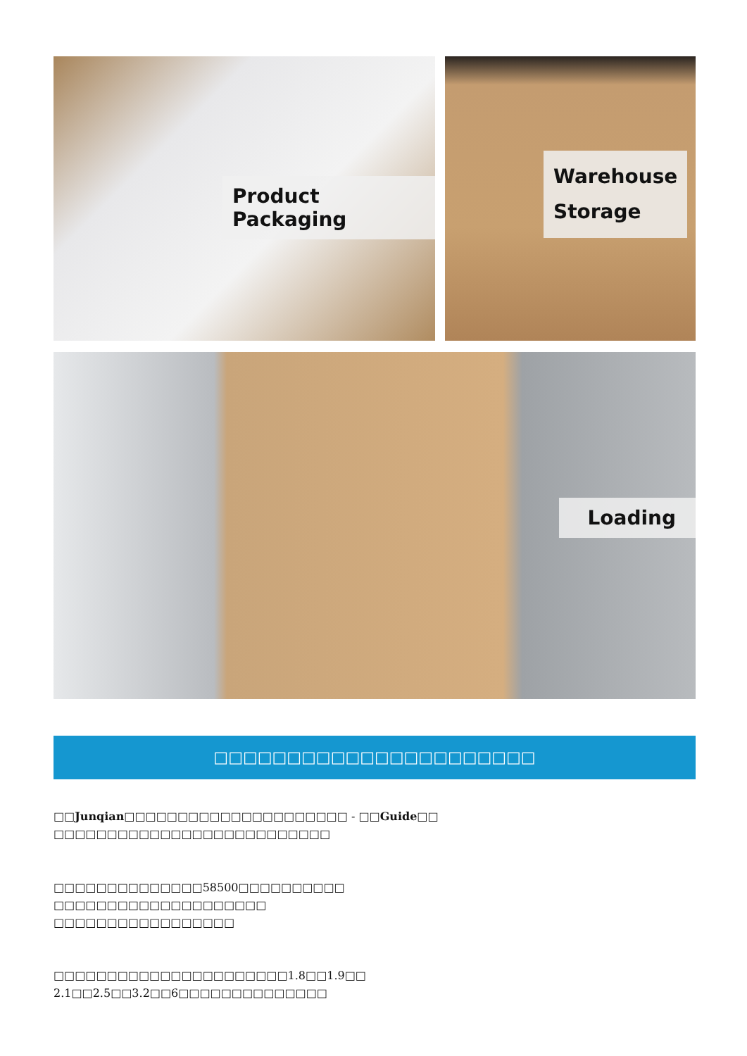Product Packaging
Warehouse
Storage
Loading
□□□□□□□□□□□□□□□□□□□□□□
□□Junqian□□□□□□□□□□□□□□□□□□□□□ - □□Guide□□
□□□□□□□□□□□□□□□□□□□□□□□□□□
□□□□□□□□□□□□□□58500□□□□□□□□□□
□□□□□□□□□□□□□□□□□□□□
□□□□□□□□□□□□□□□□□
□□□□□□□□□□□□□□□□□□□□□□1.8□□1.9□□
2.1□□2.5□□3.2□□6□□□□□□□□□□□□□□